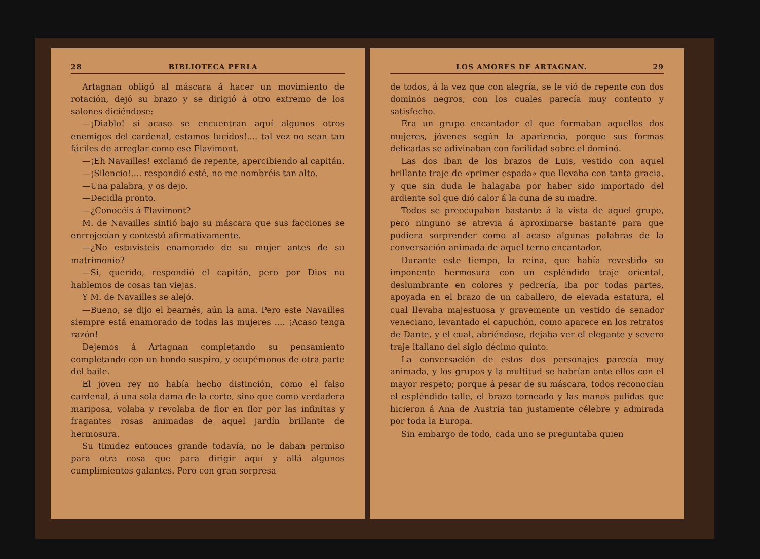28 BIBLIOTECA PERLA
Artagnan obligó al máscara á hacer un movimiento de rotación, dejó su brazo y se dirigió á otro extremo de los salones diciéndose:
—¡Diablo! si acaso se encuentran aquí algunos otros enemigos del cardenal, estamos lucidos!.... tal vez no sean tan fáciles de arreglar como ese Flavimont.
—¡Eh Navailles! exclamó de repente, apercibiendo al capitán.
—¡Silencio!.... respondió esté, no me nombréis tan alto.
—Una palabra, y os dejo.
—Decidla pronto.
—¿Conocéis á Flavimont?
M. de Navailles sintió bajo su máscara que sus facciones se enrrojecían y contestó afirmativamente.
—¿No estuvisteis enamorado de su mujer antes de su matrimonio?
—Si, querido, respondió el capitán, pero por Dios no hablemos de cosas tan viejas.
Y M. de Navailles se alejó.
—Bueno, se dijo el bearnés, aún la ama. Pero este Navailles siempre está enamorado de todas las mujeres .... ¡Acaso tenga razón!
Dejemos á Artagnan completando su pensamiento completando con un hondo suspiro, y ocupémonos de otra parte del baile.
El joven rey no había hecho distinción, como el falso cardenal, á una sola dama de la corte, sino que como verdadera mariposa, volaba y revolaba de flor en flor por las infinitas y fragantes rosas animadas de aquel jardín brillante de hermosura.
Su timidez entonces grande todavía, no le daban permiso para otra cosa que para dirigir aquí y allá algunos cumplimientos galantes. Pero con gran sorpresa
LOS AMORES DE ARTAGNAN. 29
de todos, á la vez que con alegría, se le vió de repente con dos dominós negros, con los cuales parecía muy contento y satisfecho.
Era un grupo encantador el que formaban aquellas dos mujeres, jóvenes según la apariencia, porque sus formas delicadas se adivinaban con facilidad sobre el dominó.
Las dos iban de los brazos de Luis, vestido con aquel brillante traje de «primer espada» que llevaba con tanta gracia, y que sin duda le halagaba por haber sido importado del ardiente sol que dió calor á la cuna de su madre.
Todos se preocupaban bastante á la vista de aquel grupo, pero ninguno se atrevia á aproximarse bastante para que pudiera sorprender como al acaso algunas palabras de la conversación animada de aquel terno encantador.
Durante este tiempo, la reina, que había revestido su imponente hermosura con un espléndido traje oriental, deslumbrante en colores y pedrería, iba por todas partes, apoyada en el brazo de un caballero, de elevada estatura, el cual llevaba majestuosa y gravemente un vestido de senador veneciano, levantado el capuchón, como aparece en los retratos de Dante, y el cual, abriéndose, dejaba ver el elegante y severo traje italiano del siglo décimo quinto.
La conversación de estos dos personajes parecía muy animada, y los grupos y la multitud se habrían ante ellos con el mayor respeto; porque á pesar de su máscara, todos reconocían el espléndido talle, el brazo torneado y las manos pulidas que hicieron á Ana de Austria tan justamente célebre y admirada por toda la Europa.
Sin embargo de todo, cada uno se preguntaba quien